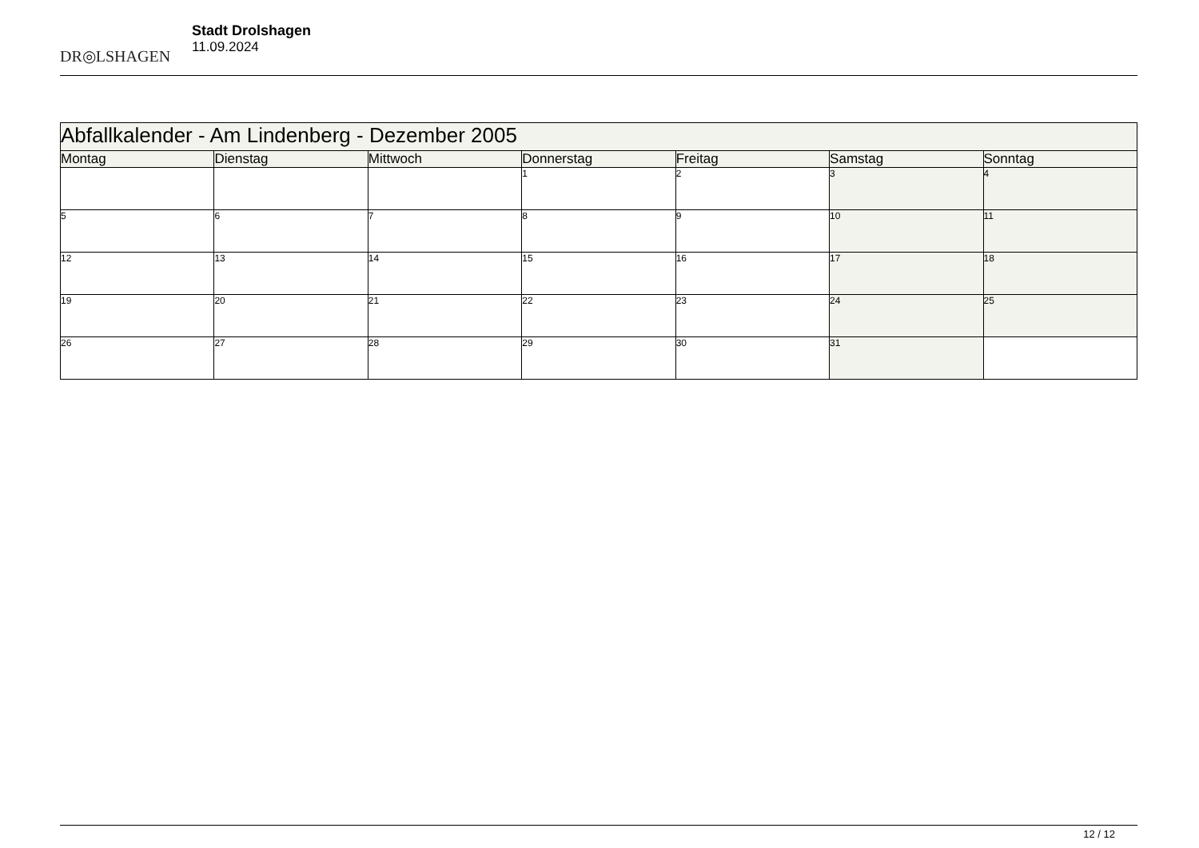DR◎LSHAGEN
Stadt Drolshagen
11.09.2024
| Abfallkalender - Am Lindenberg - Dezember 2005 | | | | | | |
| --- | --- | --- | --- | --- | --- | --- |
| Montag | Dienstag | Mittwoch | Donnerstag | Freitag | Samstag | Sonntag |
| | | | 1 | 2 | 3 | 4 |
| 5 | 6 | 7 | 8 | 9 | 10 | 11 |
| 12 | 13 | 14 | 15 | 16 | 17 | 18 |
| 19 | 20 | 21 | 22 | 23 | 24 | 25 |
| 26 | 27 | 28 | 29 | 30 | 31 | |
12 / 12